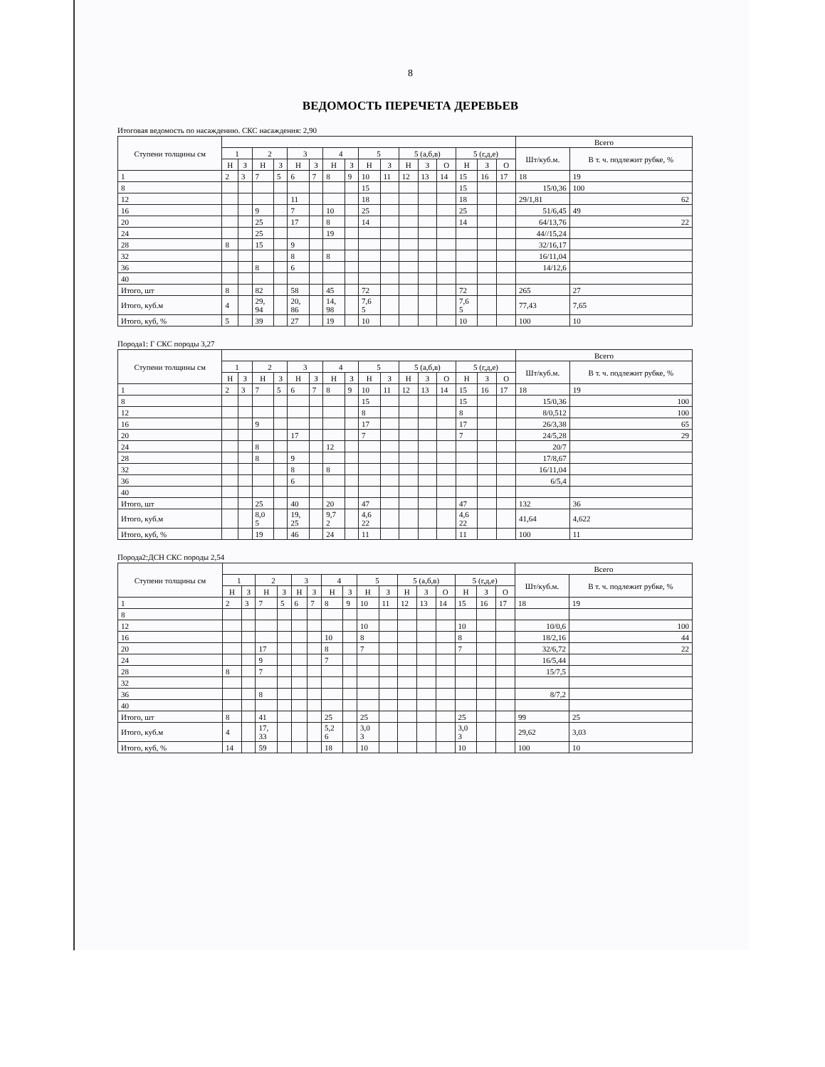8
ВЕДОМОСТЬ ПЕРЕЧЕТА ДЕРЕВЬЕВ
Итоговая ведомость по насаждению. СКС насаждения: 2,90
| Ступени толщины см | | | | | | | | | | | | | | | | | Всего | |
| --- | --- | --- | --- | --- | --- | --- | --- | --- | --- | --- | --- | --- | --- | --- | --- | --- | --- | --- |
| | 1 | | 2 | | 3 | | 4 | | 5 | | 5 (а,б,в) | | | 5 (г,д,е) | | | Шт/куб.м. | В т. ч. подлежит рубке, % |
| | Н | З | Н | З | Н | З | Н | З | Н | З | Н | З | О | Н | З | О | | |
| 1 | 2 | 3 | 7 | 5 | 6 | 7 | 8 | 9 | 10 | 11 | 12 | 13 | 14 | 15 | 16 | 17 | 18 | 19 |
| 8 | | | | | | | | | 15 | | | | | 15 | | | 15/0,36 | 100 |
| 12 | | | | | 11 | | | | 18 | | | | | 18 | | | 29/1,81 | 62 |
| 16 | | | 9 | | 7 | | 10 | | 25 | | | | | 25 | | | 51/6,45 | 49 |
| 20 | | | 25 | | 17 | | 8 | | 14 | | | | | 14 | | | 64/13,76 | 22 |
| 24 | | | 25 | | | | 19 | | | | | | | | | | 44//15,24 | |
| 28 | 8 | | 15 | | 9 | | | | | | | | | | | | 32/16,17 | |
| 32 | | | | | 8 | | 8 | | | | | | | | | | 16/11,04 | |
| 36 | | | 8 | | 6 | | | | | | | | | | | | 14/12,6 | |
| 40 | | | | | | | | | | | | | | | | | | |
| Итого, шт | 8 | | 82 | | 58 | | 45 | | 72 | | | | | 72 | | | 265 | 27 |
| Итого, куб.м | 4 | | 29, 94 | | 20, 86 | | 14, 98 | | 7,6 5 | | | | | 7,6 5 | | | 77,43 | 7,65 |
| Итого, куб, % | 5 | | 39 | | 27 | | 19 | | 10 | | | | | 10 | | | 100 | 10 |
Порода1: Г СКС породы 3,27
| Ступени толщины см | | | | | | | | | | | | | | | | | Всего | |
| --- | --- | --- | --- | --- | --- | --- | --- | --- | --- | --- | --- | --- | --- | --- | --- | --- | --- | --- |
| | 1 | | 2 | | 3 | | 4 | | 5 | | 5 (а,б,в) | | | 5 (г,д,е) | | | Шт/куб.м. | В т. ч. подлежит рубке, % |
| | Н | З | Н | З | Н | З | Н | З | Н | З | Н | З | О | Н | З | О | | |
| 1 | 2 | 3 | 7 | 5 | 6 | 7 | 8 | 9 | 10 | 11 | 12 | 13 | 14 | 15 | 16 | 17 | 18 | 19 |
| 8 | | | | | | | | | 15 | | | | | 15 | | | 15/0,36 | 100 |
| 12 | | | | | | | | | 8 | | | | | 8 | | | 8/0,512 | 100 |
| 16 | | | 9 | | | | | | 17 | | | | | 17 | | | 26/3,38 | 65 |
| 20 | | | | | 17 | | | | 7 | | | | | 7 | | | 24/5,28 | 29 |
| 24 | | | 8 | | | | 12 | | | | | | | | | | 20/7 | |
| 28 | | | 8 | | 9 | | | | | | | | | | | | 17/8,67 | |
| 32 | | | | | 8 | | 8 | | | | | | | | | | 16/11,04 | |
| 36 | | | | | 6 | | | | | | | | | | | | 6/5,4 | |
| 40 | | | | | | | | | | | | | | | | | | |
| Итого, шт | | | 25 | | 40 | | 20 | | 47 | | | | | 47 | | | 132 | 36 |
| Итого, куб.м | | | 8,0 5 | | 19, 25 | | 9,7 2 | | 4,6 22 | | | | | 4,6 22 | | | 41,64 | 4,622 |
| Итого, куб, % | | | 19 | | 46 | | 24 | | 11 | | | | | 11 | | | 100 | 11 |
Порода2:ДСН СКС породы 2,54
| Ступени толщины см | | | | | | | | | | | | | | | | | Всего | |
| --- | --- | --- | --- | --- | --- | --- | --- | --- | --- | --- | --- | --- | --- | --- | --- | --- | --- | --- |
| | 1 | | 2 | | 3 | | 4 | | 5 | | 5 (а,б,в) | | | 5 (г,д,е) | | | Шт/куб.м. | В т. ч. подлежит рубке, % |
| | Н | З | Н | З | Н | З | Н | З | Н | З | Н | З | О | Н | З | О | | |
| 1 | 2 | 3 | 7 | 5 | 6 | 7 | 8 | 9 | 10 | 11 | 12 | 13 | 14 | 15 | 16 | 17 | 18 | 19 |
| 8 | | | | | | | | | | | | | | | | | | |
| 12 | | | | | | | | | 10 | | | | | 10 | | | 10/0,6 | 100 |
| 16 | | | | | | | 10 | | 8 | | | | | 8 | | | 18/2,16 | 44 |
| 20 | | | 17 | | | | 8 | | 7 | | | | | 7 | | | 32/6,72 | 22 |
| 24 | | | 9 | | | | 7 | | | | | | | | | | 16/5,44 | |
| 28 | 8 | | 7 | | | | | | | | | | | | | | 15/7,5 | |
| 32 | | | | | | | | | | | | | | | | | | |
| 36 | | | 8 | | | | | | | | | | | | | | 8/7,2 | |
| 40 | | | | | | | | | | | | | | | | | | |
| Итого, шт | 8 | | 41 | | | | 25 | | 25 | | | | | 25 | | | 99 | 25 |
| Итого, куб.м | 4 | | 17, 33 | | | | 5,2 6 | | 3,0 3 | | | | | 3,0 3 | | | 29,62 | 3,03 |
| Итого, куб, % | 14 | | 59 | | | | 18 | | 10 | | | | | 10 | | | 100 | 10 |